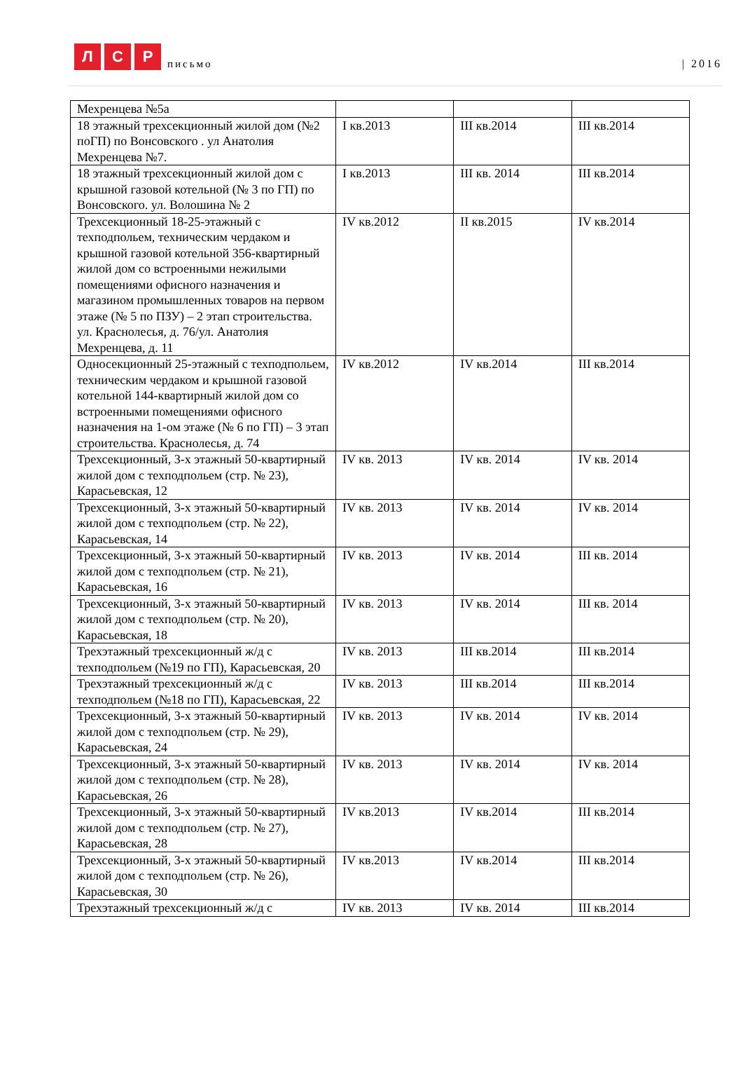Л
С
Р
письмо
| 2016
| Мехренцева №5а | | | |
| 18 этажный трехсекционный жилой дом (№2 поГП) по Вонсовского . ул Анатолия Мехренцева №7. | I кв.2013 | III кв.2014 | III кв.2014 |
| 18 этажный трехсекционный жилой дом с крышной газовой котельной (№ 3 по ГП) по Вонсовского. ул. Волошина № 2 | I кв.2013 | III кв. 2014 | III кв.2014 |
| Трехсекционный 18-25-этажный с техподпольем, техническим чердаком и крышной газовой котельной 356-квартирный жилой дом со встроенными нежилыми помещениями офисного назначения и магазином промышленных товаров на первом этаже (№ 5 по ПЗУ) – 2 этап строительства. ул. Краснолесья, д. 76/ул. Анатолия Мехренцева, д. 11 | IV кв.2012 | II кв.2015 | IV кв.2014 |
| Односекционный 25-этажный с техподпольем, техническим чердаком и крышной газовой котельной 144-квартирный жилой дом со встроенными помещениями офисного назначения на 1-ом этаже (№ 6 по ГП) – 3 этап строительства. Краснолесья, д. 74 | IV кв.2012 | IV кв.2014 | III кв.2014 |
| Трехсекционный, 3-х этажный 50-квартирный жилой дом с техподпольем (стр. № 23), Карасьевская, 12 | IV кв. 2013 | IV кв. 2014 | IV кв. 2014 |
| Трехсекционный, 3-х этажный 50-квартирный жилой дом с техподпольем (стр. № 22), Карасьевская, 14 | IV кв. 2013 | IV кв. 2014 | IV кв. 2014 |
| Трехсекционный, 3-х этажный 50-квартирный жилой дом с техподпольем (стр. № 21), Карасьевская, 16 | IV кв. 2013 | IV кв. 2014 | III кв. 2014 |
| Трехсекционный, 3-х этажный 50-квартирный жилой дом с техподпольем (стр. № 20), Карасьевская, 18 | IV кв. 2013 | IV кв. 2014 | III кв. 2014 |
| Трехэтажный трехсекционный ж/д с техподпольем (№19 по ГП), Карасьевская, 20 | IV кв. 2013 | III кв.2014 | III кв.2014 |
| Трехэтажный трехсекционный ж/д с техподпольем (№18 по ГП), Карасьевская, 22 | IV кв. 2013 | III кв.2014 | III кв.2014 |
| Трехсекционный, 3-х этажный 50-квартирный жилой дом с техподпольем (стр. № 29), Карасьевская, 24 | IV кв. 2013 | IV кв. 2014 | IV кв. 2014 |
| Трехсекционный, 3-х этажный 50-квартирный жилой дом с техподпольем (стр. № 28), Карасьевская, 26 | IV кв. 2013 | IV кв. 2014 | IV кв. 2014 |
| Трехсекционный, 3-х этажный 50-квартирный жилой дом с техподпольем (стр. № 27), Карасьевская, 28 | IV кв.2013 | IV кв.2014 | III кв.2014 |
| Трехсекционный, 3-х этажный 50-квартирный жилой дом с техподпольем (стр. № 26), Карасьевская, 30 | IV кв.2013 | IV кв.2014 | III кв.2014 |
| Трехэтажный трехсекционный ж/д с | IV кв. 2013 | IV кв. 2014 | III кв.2014 |